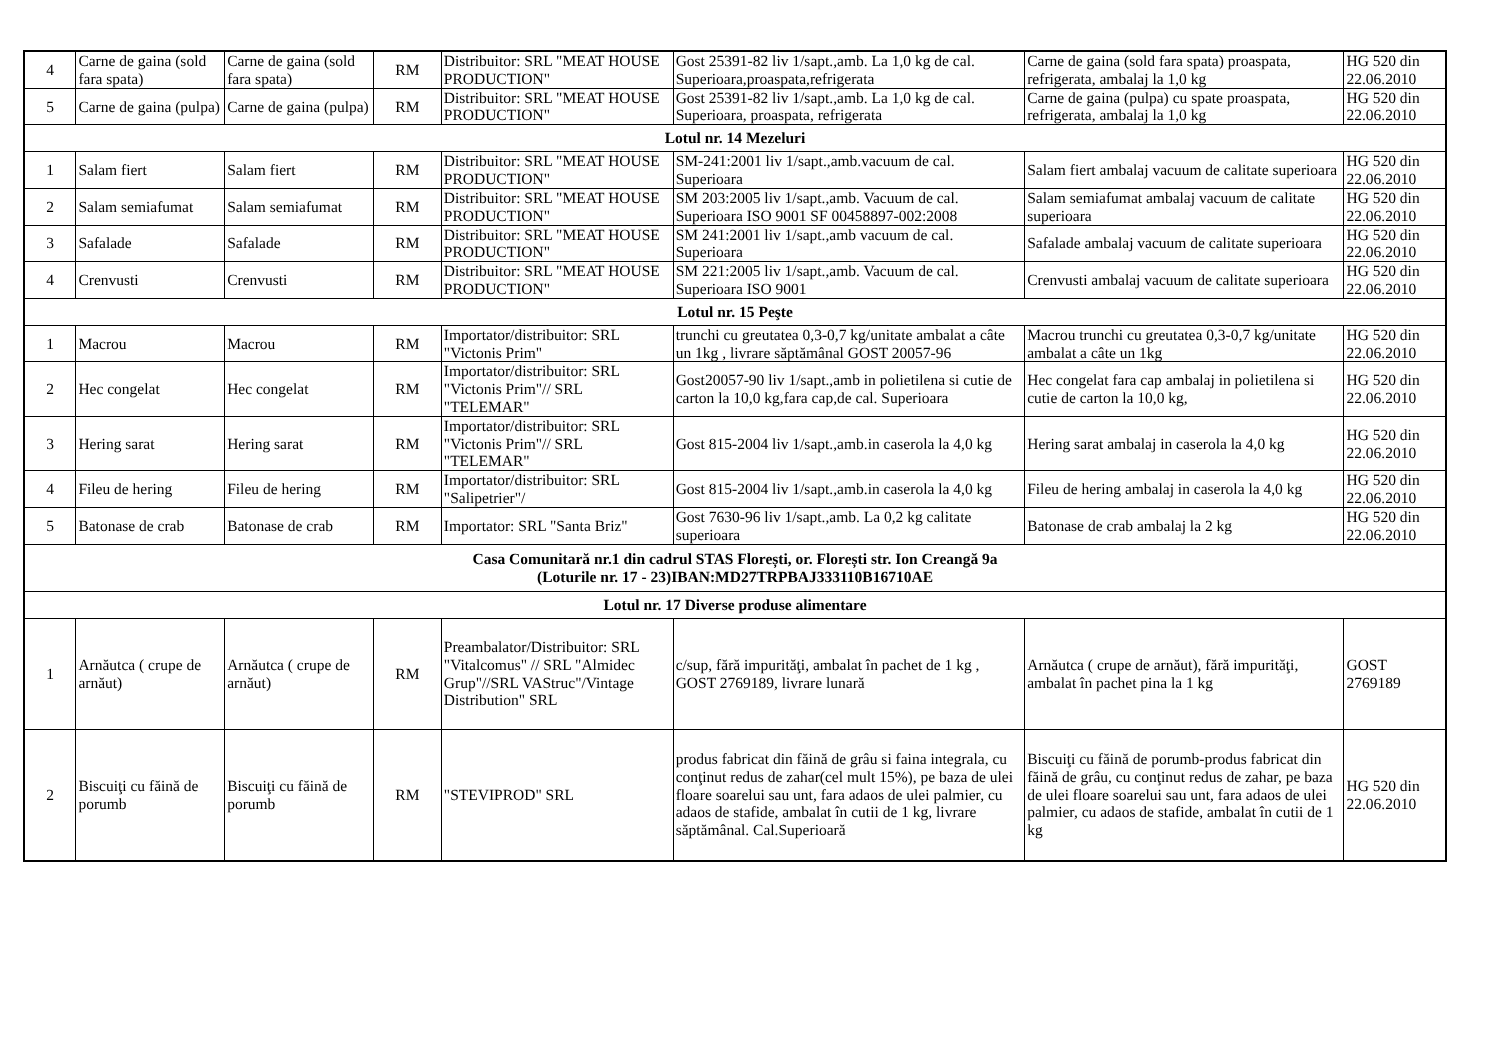| 4 | Carne de gaina (sold fara spata) | Carne de gaina (sold fara spata) | RM | Distribuitor: SRL "MEAT HOUSE PRODUCTION" | Gost 25391-82 liv 1/sapt.,amb. La 1,0 kg de cal. Superioara,proaspata,refrigerata | Carne de gaina (sold fara spata) proaspata, refrigerata, ambalaj la 1,0 kg | HG 520 din 22.06.2010 |
| 5 | Carne de gaina (pulpa) | Carne de gaina (pulpa) | RM | Distribuitor: SRL "MEAT HOUSE PRODUCTION" | Gost 25391-82 liv 1/sapt.,amb. La 1,0 kg de cal. Superioara, proaspata, refrigerata | Carne de gaina (pulpa) cu spate proaspata, refrigerata, ambalaj la 1,0 kg | HG 520 din 22.06.2010 |
| Lotul nr. 14 Mezeluri | | | | | | | |
| 1 | Salam fiert | Salam fiert | RM | Distribuitor: SRL "MEAT HOUSE PRODUCTION" | SM-241:2001 liv 1/sapt.,amb.vacuum de cal. Superioara | Salam fiert ambalaj vacuum de calitate superioara | HG 520 din 22.06.2010 |
| 2 | Salam semiafumat | Salam semiafumat | RM | Distribuitor: SRL "MEAT HOUSE PRODUCTION" | SM 203:2005 liv 1/sapt.,amb. Vacuum de cal. Superioara ISO 9001 SF 00458897-002:2008 | Salam semiafumat ambalaj vacuum de calitate superioara | HG 520 din 22.06.2010 |
| 3 | Safalade | Safalade | RM | Distribuitor: SRL "MEAT HOUSE PRODUCTION" | SM 241:2001 liv 1/sapt.,amb vacuum de cal. Superioara | Safalade ambalaj vacuum de calitate superioara | HG 520 din 22.06.2010 |
| 4 | Crenvusti | Crenvusti | RM | Distribuitor: SRL "MEAT HOUSE PRODUCTION" | SM 221:2005 liv 1/sapt.,amb. Vacuum de cal. Superioara ISO 9001 | Crenvusti ambalaj vacuum de calitate superioara | HG 520 din 22.06.2010 |
| Lotul nr. 15 Peşte | | | | | | | |
| 1 | Macrou | Macrou | RM | Importator/distribuitor: SRL "Victonis Prim" | trunchi cu greutatea 0,3-0,7 kg/unitate ambalat a câte un 1kg , livrare săptămânal GOST 20057-96 | Macrou trunchi cu greutatea 0,3-0,7 kg/unitate ambalat a câte un 1kg | HG 520 din 22.06.2010 |
| 2 | Hec congelat | Hec congelat | RM | Importator/distribuitor: SRL "Victonis Prim"// SRL "TELEMAR" | Gost20057-90 liv 1/sapt.,amb in polietilena si cutie de carton la 10,0 kg,fara cap,de cal. Superioara | Hec congelat fara cap ambalaj in polietilena si cutie de carton la 10,0 kg, | HG 520 din 22.06.2010 |
| 3 | Hering sarat | Hering sarat | RM | Importator/distribuitor: SRL "Victonis Prim"// SRL "TELEMAR" | Gost 815-2004 liv 1/sapt.,amb.in caserola la 4,0 kg | Hering sarat ambalaj in caserola la 4,0 kg | HG 520 din 22.06.2010 |
| 4 | Fileu de hering | Fileu de hering | RM | Importator/distribuitor: SRL "Salipetrier"/ | Gost 815-2004 liv 1/sapt.,amb.in caserola la 4,0 kg | Fileu de hering ambalaj in caserola la 4,0 kg | HG 520 din 22.06.2010 |
| 5 | Batonase de crab | Batonase de crab | RM | Importator: SRL "Santa Briz" | Gost 7630-96 liv 1/sapt.,amb. La 0,2 kg calitate superioara | Batonase de crab ambalaj la 2 kg | HG 520 din 22.06.2010 |
| Casa Comunitară nr.1 din cadrul STAS Florești, or. Florești str. Ion Creangă 9a (Loturile nr. 17 - 23)IBAN:MD27TRPBAJ333110B16710AE | | | | | | | |
| Lotul nr. 17 Diverse produse alimentare | | | | | | | |
| 1 | Arnăutca ( crupe de arnăut) | Arnăutca ( crupe de arnăut) | RM | Preambalator/Distribuitor: SRL "Vitalcomus" // SRL "Almidec Grup"//SRL VAStruc"/Vintage Distribution" SRL | c/sup, fără impurităţi, ambalat în pachet de 1 kg , GOST 2769189, livrare lunară | Arnăutca ( crupe de arnăut), fără impurităţi, ambalat în pachet pina la 1 kg | GOST 2769189 |
| 2 | Biscuiţi cu făină de porumb | Biscuiţi cu făină de porumb | RM | "STEVIPROD" SRL | produs fabricat din făină de grâu si faina integrala, cu conţinut redus de zahar(cel mult 15%), pe baza de ulei floare soarelui sau unt, fara adaos de ulei palmier, cu adaos de stafide, ambalat în cutii de 1 kg, livrare săptămânal. Cal.Superioară | Biscuiţi cu făină de porumb-produs fabricat din făină de grâu, cu conţinut redus de zahar, pe baza de ulei floare soarelui sau unt, fara adaos de ulei palmier, cu adaos de stafide, ambalat în cutii de 1 kg | HG 520 din 22.06.2010 |